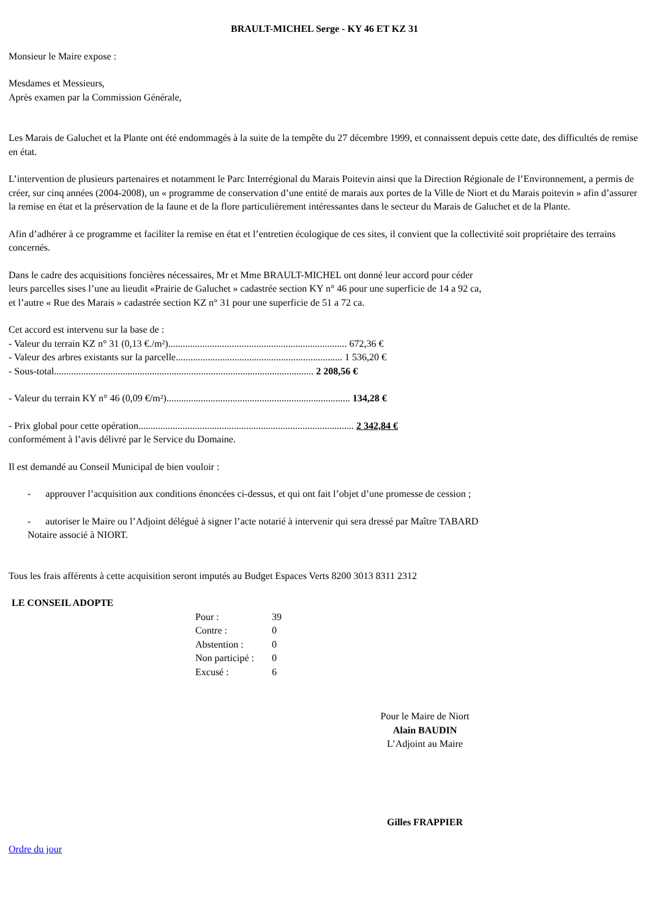BRAULT-MICHEL Serge - KY 46 ET KZ 31
Monsieur le Maire expose :
Mesdames et Messieurs,
Après examen par la Commission Générale,
Les Marais de Galuchet et la Plante ont été endommagés à la suite de la tempête du 27 décembre 1999, et connaissent depuis cette date, des difficultés de remise en état.
L’intervention de plusieurs partenaires et notamment le Parc Interrégional du Marais Poitevin ainsi que la Direction Régionale de l’Environnement, a permis de créer, sur cinq années (2004-2008), un « programme de conservation d’une entité de marais aux portes de la Ville de Niort et du Marais poitevin » afin d’assurer la remise en état et la préservation de la faune et de la flore particulièrement intéressantes dans le secteur du Marais de Galuchet et de la Plante.
Afin d’adhérer à ce programme et faciliter la remise en état et l’entretien écologique de ces sites, il convient que la collectivité soit propriétaire des terrains concernés.
Dans le cadre des acquisitions foncières nécessaires, Mr et Mme BRAULT-MICHEL ont donné leur accord pour céder
leurs parcelles sises l’une au lieudit «Prairie de Galuchet » cadastrée section KY n° 46 pour une superficie de 14 a 92 ca,
et l’autre « Rue des Marais » cadastrée section KZ n° 31 pour une superficie de 51 a 72 ca.
Cet accord est intervenu sur la base de :
- Valeur du terrain KZ n° 31 (0,13 €./m²)......................................................................... 672,36 €
- Valeur des arbres existants sur la parcelle.................................................................... 1 536,20 €
- Sous-total.......................................................................................................... 2 208,56 €
- Valeur du terrain KY n° 46 (0,09 €/m²)........................................................................... 134,28 €
- Prix global pour cette opération........................................................................................ 2 342,84 €
conformément à l’avis délivré par le Service du Domaine.
Il est demandé au Conseil Municipal de bien vouloir :
- approuver l’acquisition aux conditions énoncées ci-dessus, et qui ont fait l’objet d’une promesse de cession ;
- autoriser le Maire ou l’Adjoint délégué à signer l’acte notarié à intervenir qui sera dressé par Maître TABARD
Notaire associé à NIORT.
Tous les frais afférents à cette acquisition seront imputés au Budget Espaces Verts 8200 3013 8311 2312
LE CONSEIL ADOPTE
Pour : 39
Contre : 0
Abstention : 0
Non participé : 0
Excusé : 6
Pour le Maire de Niort
Alain BAUDIN
L’Adjoint au Maire
Gilles FRAPPIER
Ordre du jour